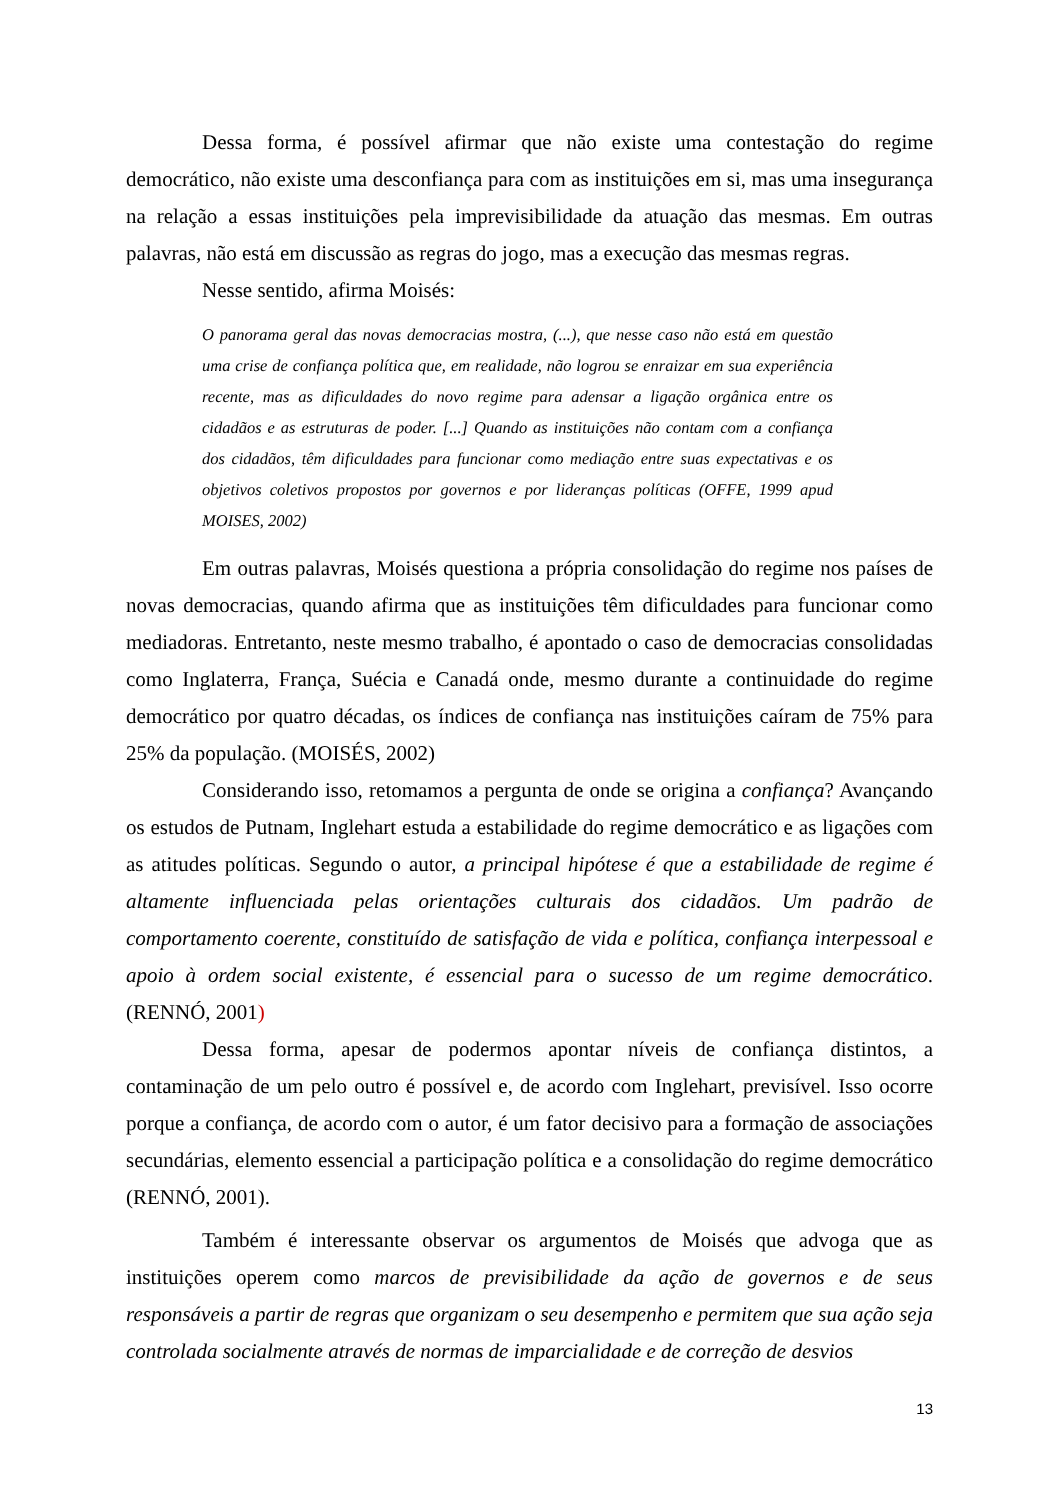Dessa forma, é possível afirmar que não existe uma contestação do regime democrático, não existe uma desconfiança para com as instituições em si, mas uma insegurança na relação a essas instituições pela imprevisibilidade da atuação das mesmas. Em outras palavras, não está em discussão as regras do jogo, mas a execução das mesmas regras.
Nesse sentido, afirma Moisés:
O panorama geral das novas democracias mostra, (...), que nesse caso não está em questão uma crise de confiança política que, em realidade, não logrou se enraizar em sua experiência recente, mas as dificuldades do novo regime para adensar a ligação orgânica entre os cidadãos e as estruturas de poder. [...] Quando as instituições não contam com a confiança dos cidadãos, têm dificuldades para funcionar como mediação entre suas expectativas e os objetivos coletivos propostos por governos e por lideranças políticas (OFFE, 1999 apud MOISES, 2002)
Em outras palavras, Moisés questiona a própria consolidação do regime nos países de novas democracias, quando afirma que as instituições têm dificuldades para funcionar como mediadoras. Entretanto, neste mesmo trabalho, é apontado o caso de democracias consolidadas como Inglaterra, França, Suécia e Canadá onde, mesmo durante a continuidade do regime democrático por quatro décadas, os índices de confiança nas instituições caíram de 75% para 25% da população. (MOISÉS, 2002)
Considerando isso, retomamos a pergunta de onde se origina a confiança? Avançando os estudos de Putnam, Inglehart estuda a estabilidade do regime democrático e as ligações com as atitudes políticas. Segundo o autor, a principal hipótese é que a estabilidade de regime é altamente influenciada pelas orientações culturais dos cidadãos. Um padrão de comportamento coerente, constituído de satisfação de vida e política, confiança interpessoal e apoio à ordem social existente, é essencial para o sucesso de um regime democrático. (RENNÓ, 2001)
Dessa forma, apesar de podermos apontar níveis de confiança distintos, a contaminação de um pelo outro é possível e, de acordo com Inglehart, previsível. Isso ocorre porque a confiança, de acordo com o autor, é um fator decisivo para a formação de associações secundárias, elemento essencial a participação política e a consolidação do regime democrático (RENNÓ, 2001).
Também é interessante observar os argumentos de Moisés que advoga que as instituições operem como marcos de previsibilidade da ação de governos e de seus responsáveis a partir de regras que organizam o seu desempenho e permitem que sua ação seja controlada socialmente através de normas de imparcialidade e de correção de desvios
13